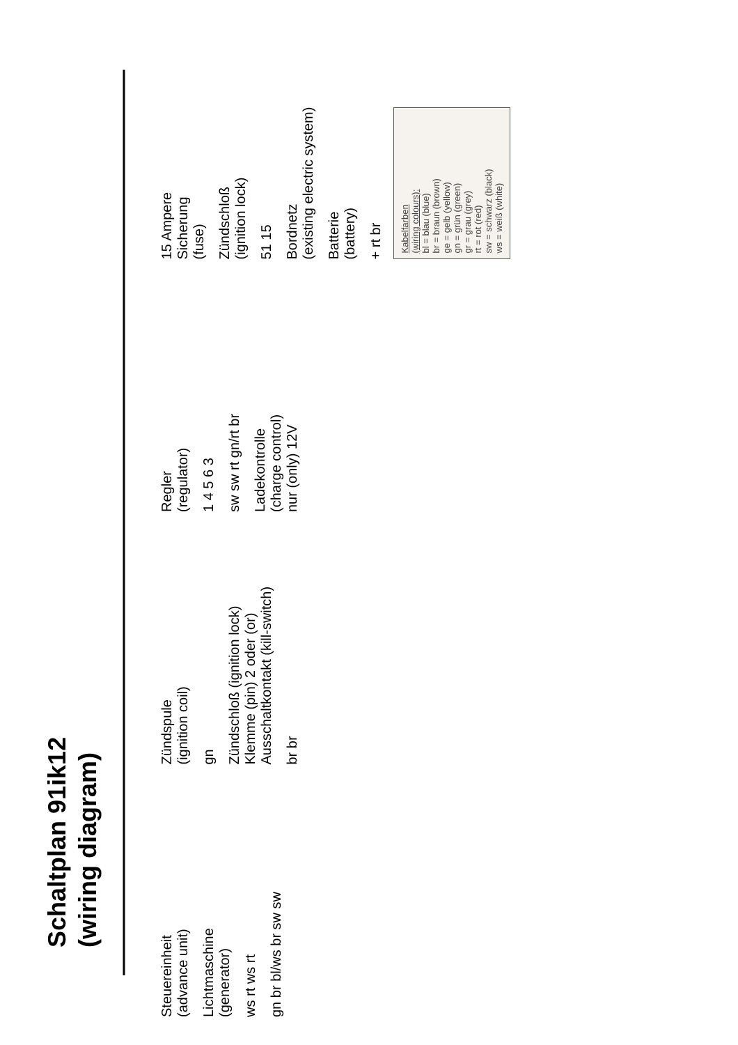Schaltplan 91ik12
(wiring diagram)
Steuereinheit
(advance unit)
Lichtmaschine
(generator)
ws rt ws rt
gn br bl/ws br sw sw
Zündspule
(ignition coil)
gn
Zündschloß (ignition lock)
Klemme (pin) 2 oder (or)
Ausschaltkontakt (kill-switch)
br br
Regler
(regulator)
1 4 5 6 3
sw sw rt gn/rt br
Ladekontrolle
(charge control)
nur (only) 12V
15 Ampere
Sicherung
(fuse)
Zündschloß
(ignition lock)
51 15
Bordnetz
(existing electric system)
Batterie
(battery)
+ rt br
Kabelfarben
(wiring colours):
bl = blau (blue)
br = braun (brown)
ge = gelb (yellow)
gn = grün (green)
gr = grau (grey)
rt = rot (red)
sw = schwarz (black)
ws = weiß (white)